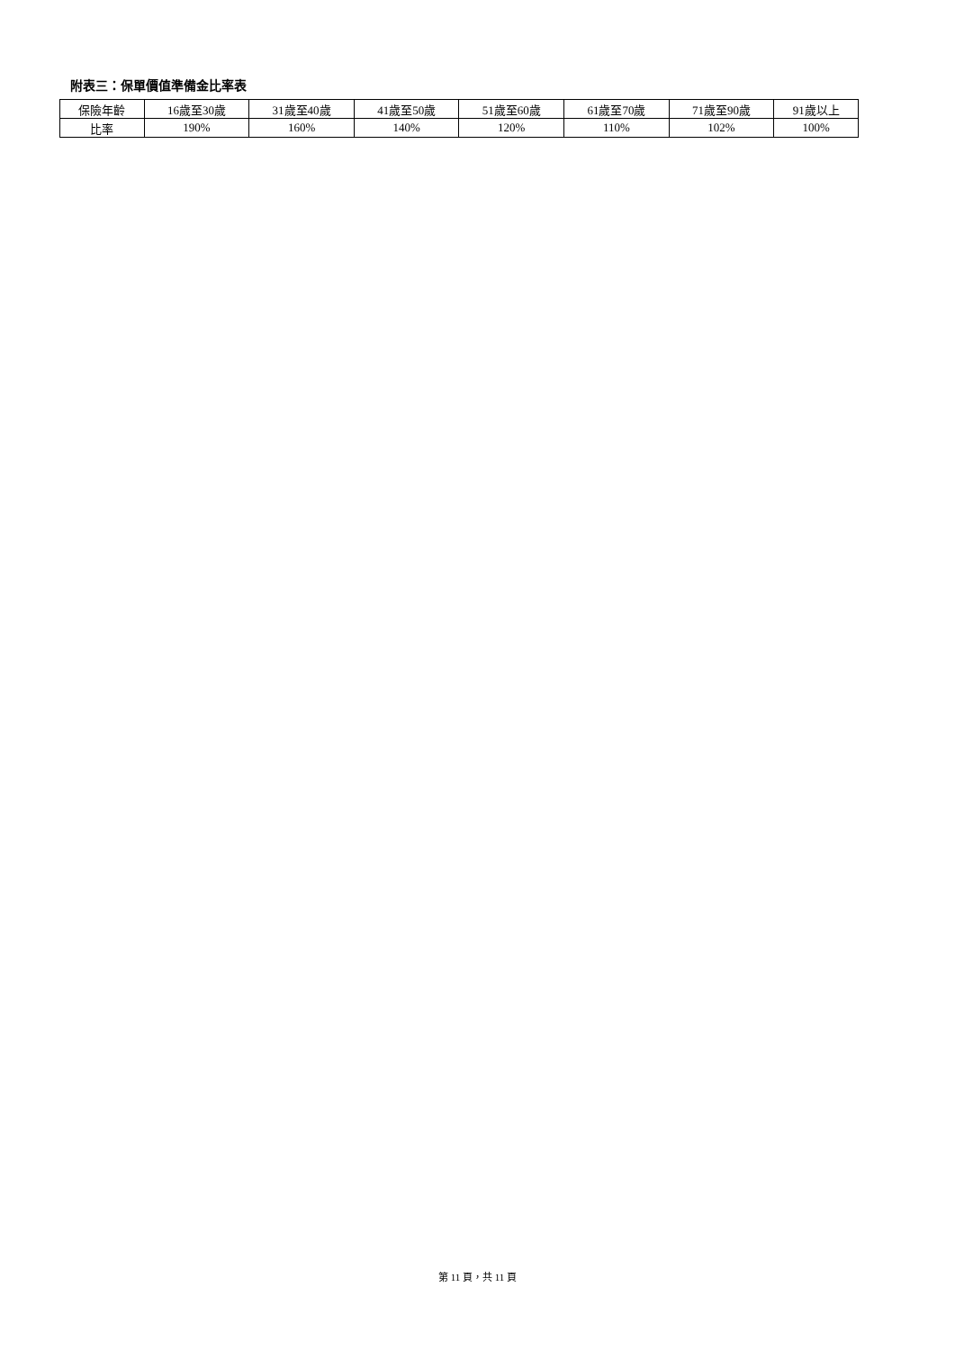附表三：保單價值準備金比率表
| 保險年齡 | 16歲至30歲 | 31歲至40歲 | 41歲至50歲 | 51歲至60歲 | 61歲至70歲 | 71歲至90歲 | 91歲以上 |
| 比率 | 190% | 160% | 140% | 120% | 110% | 102% | 100% |
第 11 頁，共 11 頁